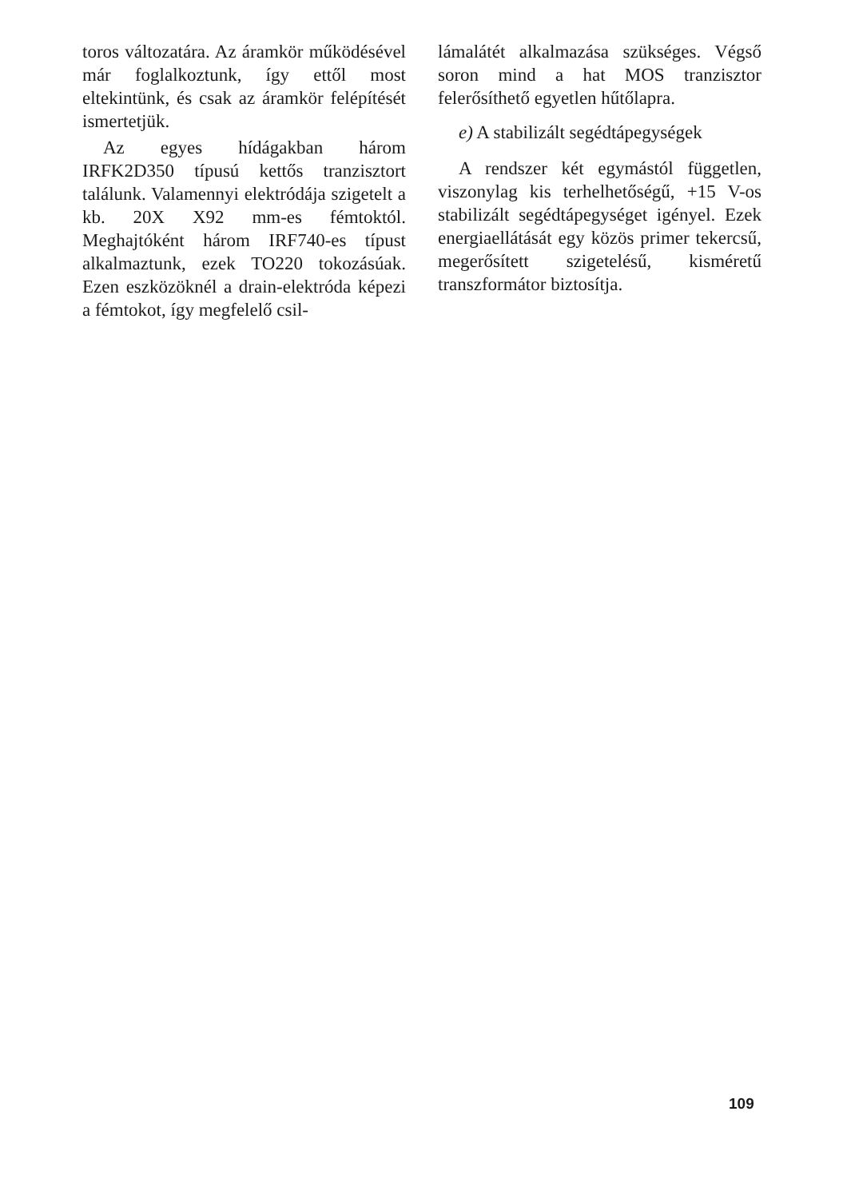toros változatára. Az áramkör működésével már foglalkoztunk, így ettől most eltekintünk, és csak az áramkör felépítését ismertetjük.
Az egyes hídágakban három IRFK2D350 típusú kettős tranzisztort találunk. Valamennyi elektródája szigetelt a kb. 20X X92 mm-es fémtoktól. Meghajtóként három IRF740-es típust alkalmaztunk, ezek TO220 tokozásúak. Ezen eszközöknél a drain-elektróda képezi a fémtokot, így megfelelő csil-
lámalátét alkalmazása szükséges. Végső soron mind a hat MOS tranzisztor felerősíthető egyetlen hűtőlapra.
e) A stabilizált segédtápegységek
A rendszer két egymástól független, viszonylag kis terhelhetőségű, +15 V-os stabilizált segédtápegységet igényel. Ezek energiaellátását egy közös primer tekercsű, megerősített szigetelésű, kisméretű transzformátor biztosítja.
109